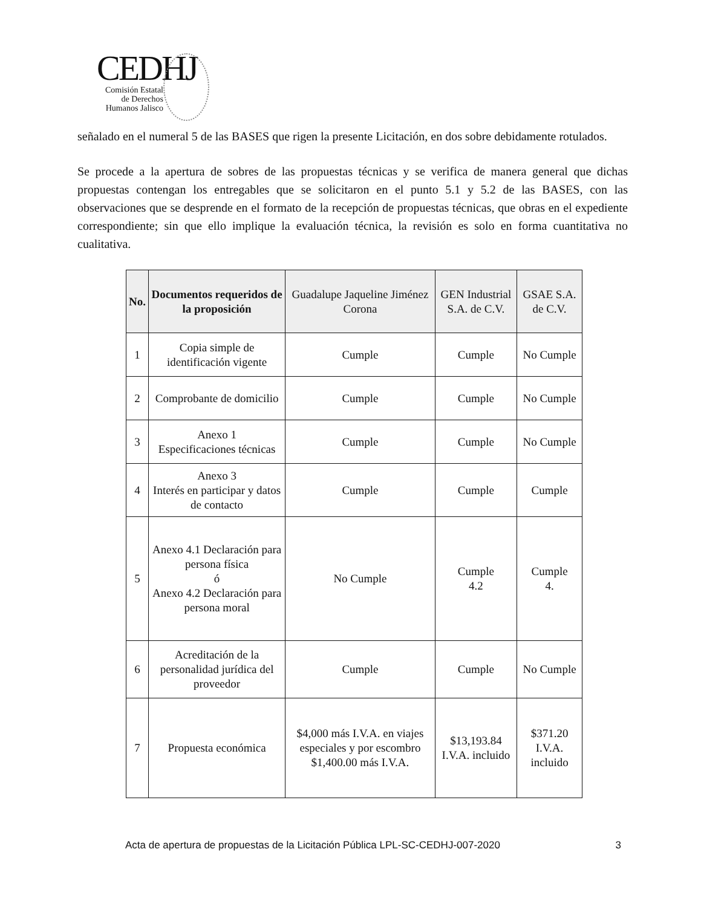CEDHJ
Comisión Estatal de Derechos Humanos Jalisco
señalado en el numeral 5 de las BASES que rigen la presente Licitación, en dos sobre debidamente rotulados.
Se procede a la apertura de sobres de las propuestas técnicas y se verifica de manera general que dichas propuestas contengan los entregables que se solicitaron en el punto 5.1 y 5.2 de las BASES, con las observaciones que se desprende en el formato de la recepción de propuestas técnicas, que obras en el expediente correspondiente; sin que ello implique la evaluación técnica, la revisión es solo en forma cuantitativa no cualitativa.
| No. | Documentos requeridos de la proposición | Guadalupe Jaqueline Jiménez Corona | GEN Industrial S.A. de C.V. | GSAE S.A. de C.V. |
| --- | --- | --- | --- | --- |
| 1 | Copia simple de identificación vigente | Cumple | Cumple | No Cumple |
| 2 | Comprobante de domicilio | Cumple | Cumple | No Cumple |
| 3 | Anexo 1 Especificaciones técnicas | Cumple | Cumple | No Cumple |
| 4 | Anexo 3 Interés en participar y datos de contacto | Cumple | Cumple | Cumple |
| 5 | Anexo 4.1 Declaración para persona física ó Anexo 4.2 Declaración para persona moral | No Cumple | Cumple 4.2 | Cumple 4. |
| 6 | Acreditación de la personalidad jurídica del proveedor | Cumple | Cumple | No Cumple |
| 7 | Propuesta económica | $4,000 más I.V.A. en viajes especiales y por escombro $1,400.00 más I.V.A. | $13,193.84 I.V.A. incluido | $371.20 I.V.A. incluido |
Acta de apertura de propuestas de la Licitación Pública LPL-SC-CEDHJ-007-2020 3